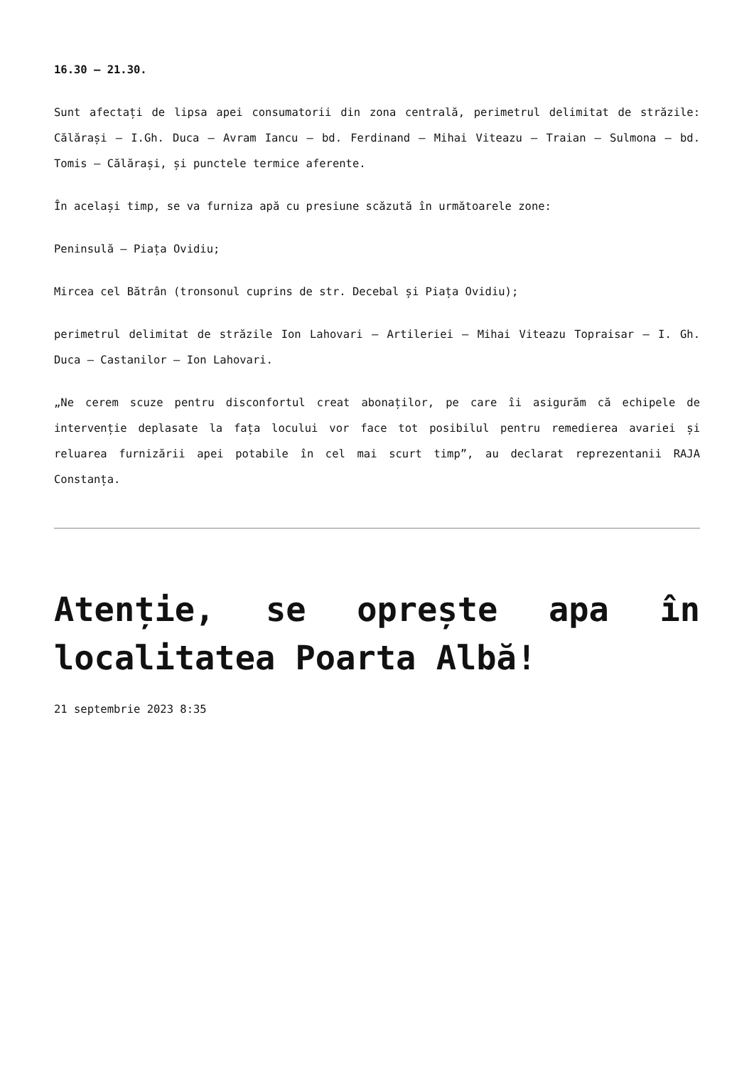16.30 – 21.30.
Sunt afectați de lipsa apei consumatorii din zona centrală, perimetrul delimitat de străzile: Călărași – I.Gh. Duca – Avram Iancu – bd. Ferdinand – Mihai Viteazu – Traian – Sulmona – bd. Tomis – Călărași, și punctele termice aferente.
În același timp, se va furniza apă cu presiune scăzută în următoarele zone:
Peninsulă – Piața Ovidiu;
Mircea cel Bătrân (tronsonul cuprins de str. Decebal și Piața Ovidiu);
perimetrul delimitat de străzile Ion Lahovari – Artileriei – Mihai Viteazu Topraisar – I. Gh. Duca – Castanilor – Ion Lahovari.
„Ne cerem scuze pentru disconfortul creat abonaților, pe care îi asigurăm că echipele de intervenție deplasate la fața locului vor face tot posibilul pentru remedierea avariei și reluarea furnizării apei potabile în cel mai scurt timp”, au declarat reprezentanii RAJA Constanța.
Atenție, se oprește apa în localitatea Poarta Albă!
21 septembrie 2023 8:35